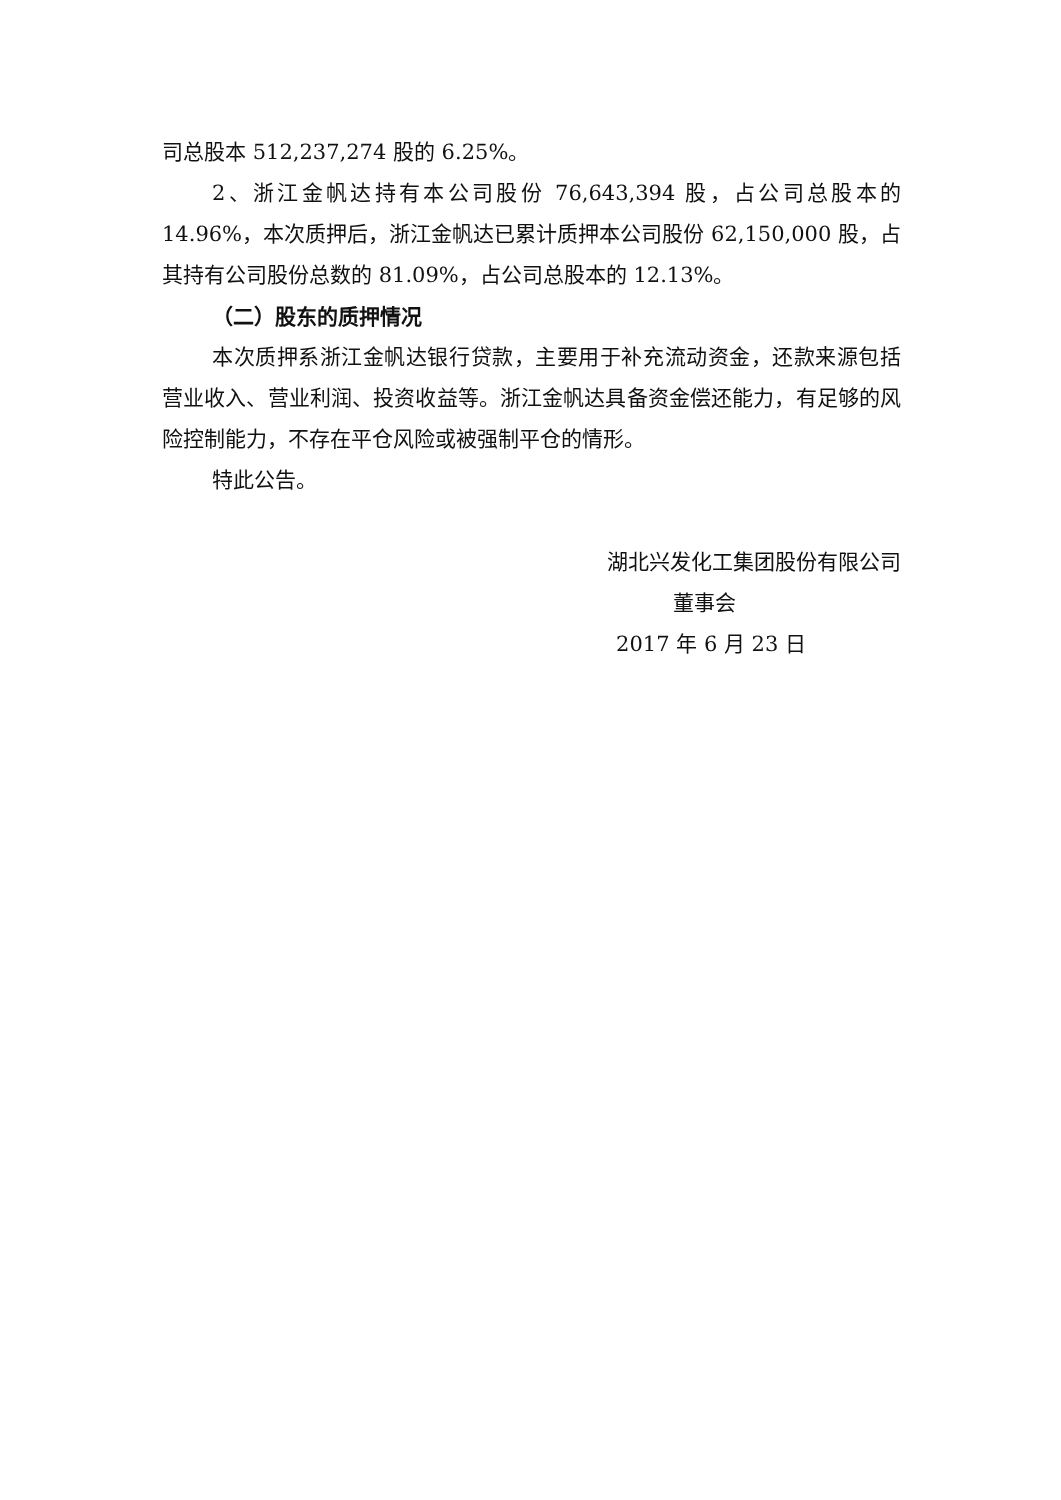司总股本 512,237,274 股的 6.25%。
2、浙江金帆达持有本公司股份 76,643,394 股，占公司总股本的 14.96%，本次质押后，浙江金帆达已累计质押本公司股份 62,150,000 股，占其持有公司股份总数的 81.09%，占公司总股本的 12.13%。
（二）股东的质押情况
本次质押系浙江金帆达银行贷款，主要用于补充流动资金，还款来源包括营业收入、营业利润、投资收益等。浙江金帆达具备资金偿还能力，有足够的风险控制能力，不存在平仓风险或被强制平仓的情形。
特此公告。
湖北兴发化工集团股份有限公司
董事会
2017 年 6 月 23 日